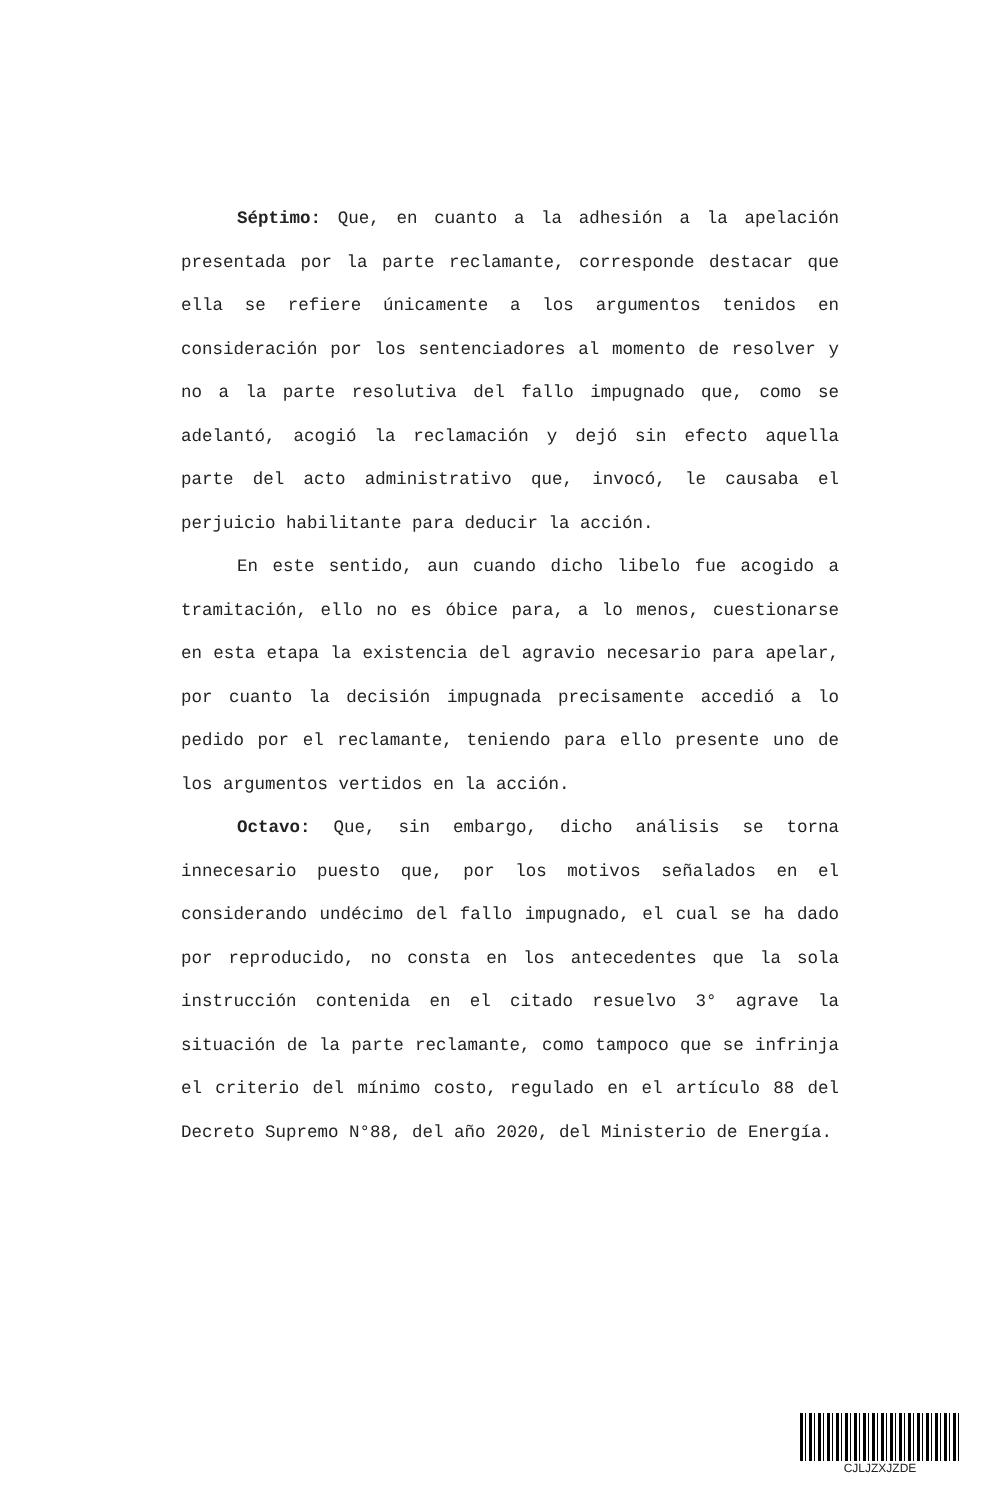Séptimo: Que, en cuanto a la adhesión a la apelación presentada por la parte reclamante, corresponde destacar que ella se refiere únicamente a los argumentos tenidos en consideración por los sentenciadores al momento de resolver y no a la parte resolutiva del fallo impugnado que, como se adelantó, acogió la reclamación y dejó sin efecto aquella parte del acto administrativo que, invocó, le causaba el perjuicio habilitante para deducir la acción.
En este sentido, aun cuando dicho libelo fue acogido a tramitación, ello no es óbice para, a lo menos, cuestionarse en esta etapa la existencia del agravio necesario para apelar, por cuanto la decisión impugnada precisamente accedió a lo pedido por el reclamante, teniendo para ello presente uno de los argumentos vertidos en la acción.
Octavo: Que, sin embargo, dicho análisis se torna innecesario puesto que, por los motivos señalados en el considerando undécimo del fallo impugnado, el cual se ha dado por reproducido, no consta en los antecedentes que la sola instrucción contenida en el citado resuelvo 3° agrave la situación de la parte reclamante, como tampoco que se infrinja el criterio del mínimo costo, regulado en el artículo 88 del Decreto Supremo N°88, del año 2020, del Ministerio de Energía.
CJLJZXJZDE